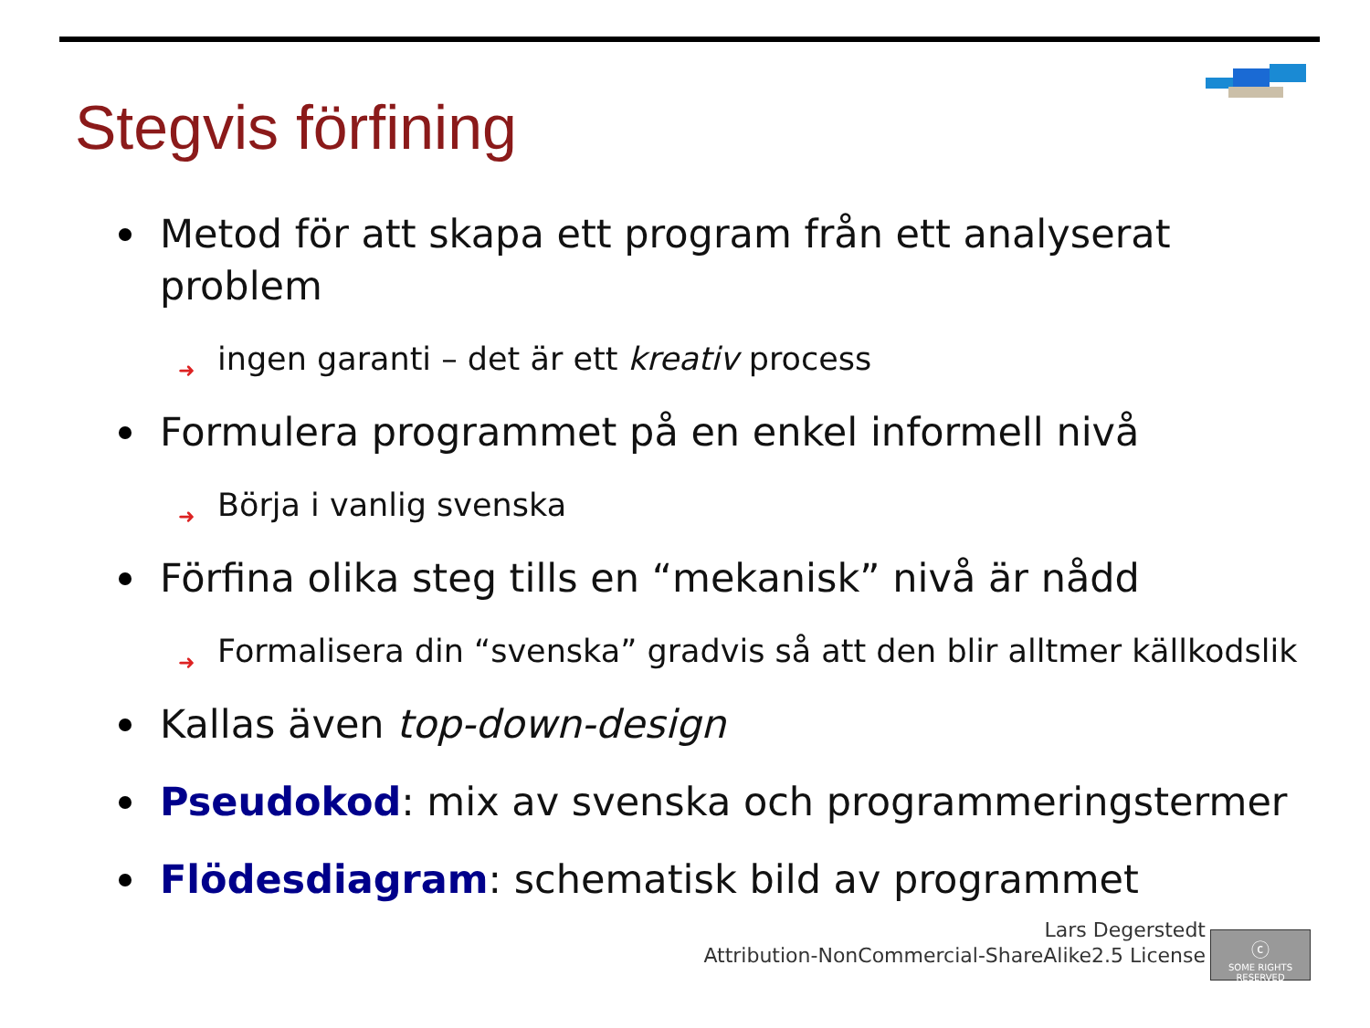Stegvis förfining
Metod för att skapa ett program från ett analyserat problem
➜ ingen garanti – det är ett kreativ process
Formulera programmet på en enkel informell nivå
➜ Börja i vanlig svenska
Förfina olika steg tills en “mekanisk” nivå är nådd
➜ Formalisera din “svenska” gradvis så att den blir alltmer källkodslik
Kallas även top-down-design
Pseudokod: mix av svenska och programmeringstermer
Flödesdiagram: schematisk bild av programmet
Lars Degerstedt
Attribution-NonCommercial-ShareAlike2.5 License
ⓒ
SOME RIGHTS RESERVED